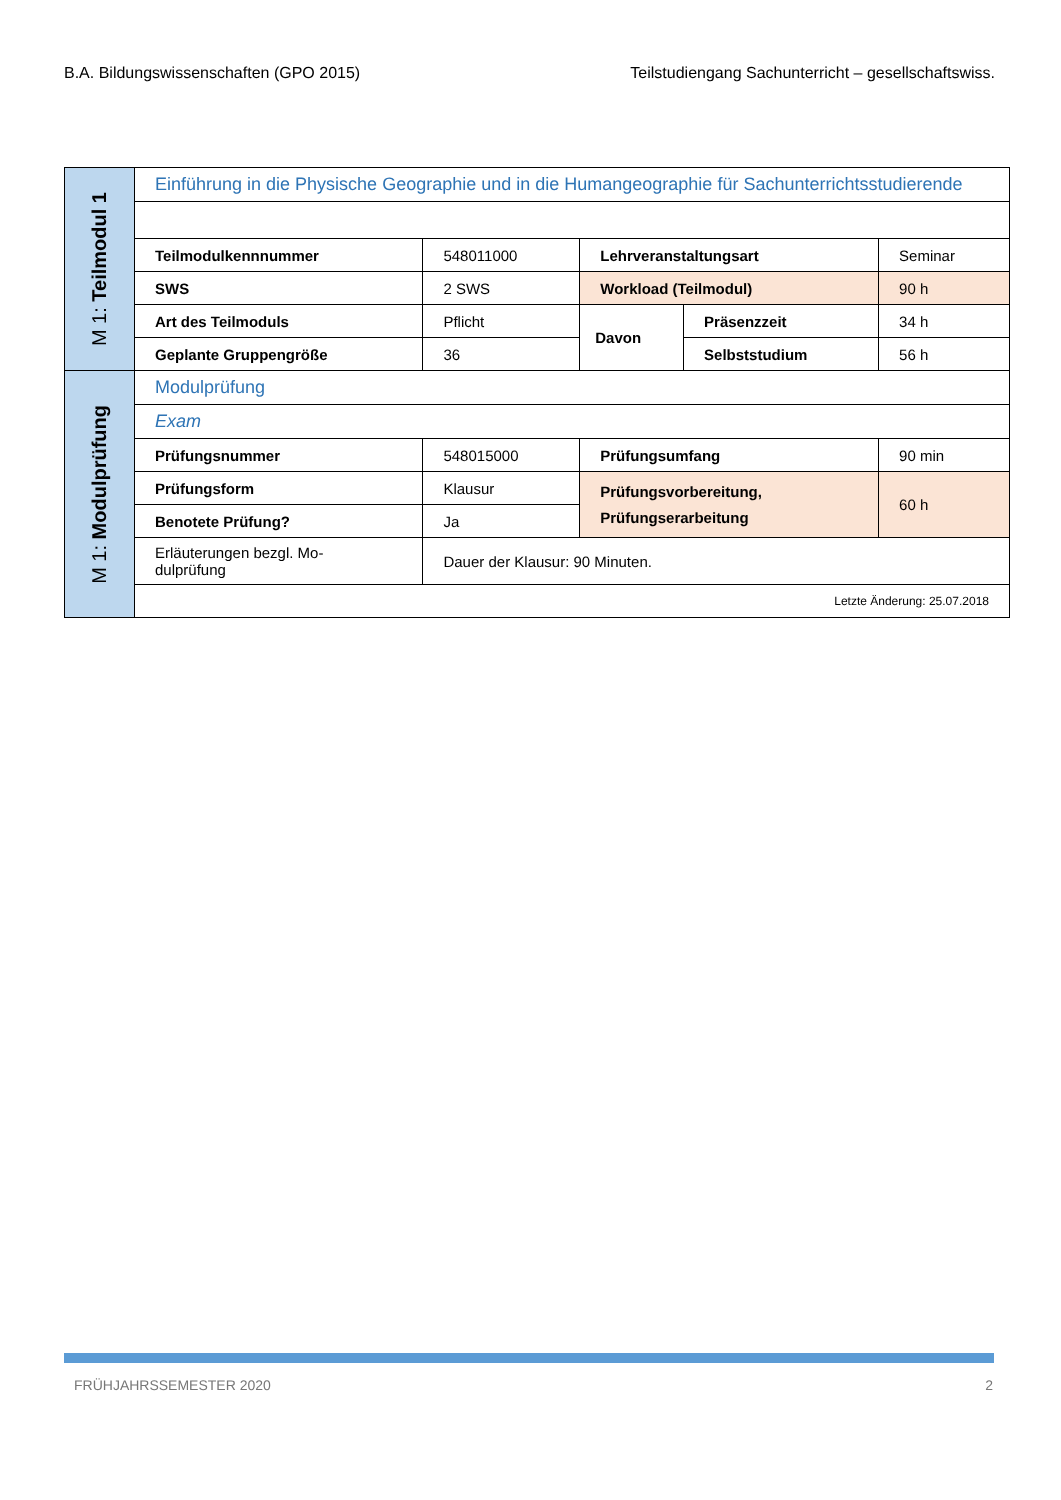B.A. Bildungswissenschaften (GPO 2015) Teilstudiengang Sachunterricht – gesellschaftswiss.
| M 1: Teilmodul 1 | Einführung in die Physische Geographie und in die Humangeographie für Sachunterrichtsstudierende | | | | |
| | Teilmodulkennnummer | 548011000 | Lehrveranstaltungsart | | Seminar |
| | SWS | 2 SWS | Workload (Teilmodul) | | 90 h |
| | Art des Teilmoduls | Pflicht | Davon | Präsenzzeit | 34 h |
| | Geplante Gruppengröße | 36 | | Selbststudium | 56 h |
| M 1: Modulprüfung | Modulprüfung | | | | |
| | Exam | | | | |
| | Prüfungsnummer | 548015000 | Prüfungsumfang | | 90 min |
| | Prüfungsform | Klausur | Prüfungsvorbereitung, Prüfungserarbeitung | | 60 h |
| | Benotete Prüfung? | Ja | | | |
| | Erläuterungen bezgl. Mo- dulprüfung | Dauer der Klausur: 90 Minuten. | | | |
| | Letzte Änderung: 25.07.2018 | | | | |
FRÜHJAHRSSEMESTER 2020 2